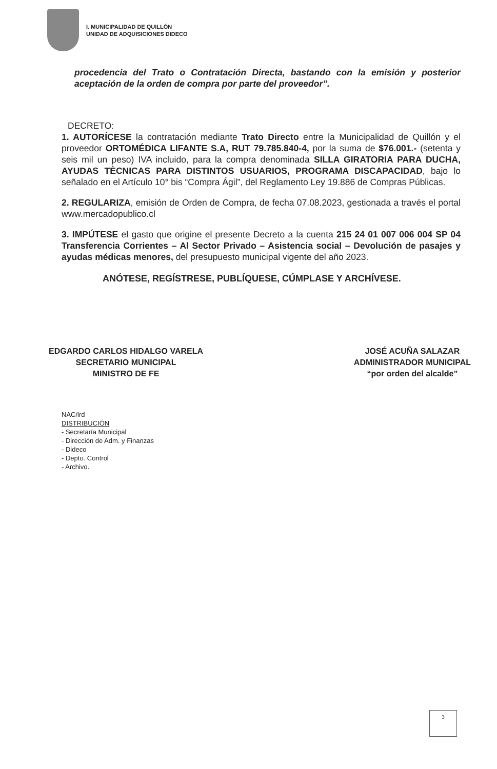I. MUNICIPALIDAD DE QUILLÓN
UNIDAD DE ADQUISICIONES DIDECO
procedencia del Trato o Contratación Directa, bastando con la emisión y posterior aceptación de la orden de compra por parte del proveedor”.
DECRETO:
1. AUTORÍCESE la contratación mediante Trato Directo entre la Municipalidad de Quillón y el proveedor ORTOMÉDICA LIFANTE S.A, RUT 79.785.840-4, por la suma de $76.001.- (setenta y seis mil un peso) IVA incluido, para la compra denominada SILLA GIRATORIA PARA DUCHA, AYUDAS TÈCNICAS PARA DISTINTOS USUARIOS, PROGRAMA DISCAPACIDAD, bajo lo señalado en el Artículo 10° bis “Compra Ágil”, del Reglamento Ley 19.886 de Compras Públicas.
2. REGULARIZA, emisión de Orden de Compra, de fecha 07.08.2023, gestionada a través el portal www.mercadopublico.cl
3. IMPÚTESE el gasto que origine el presente Decreto a la cuenta 215 24 01 007 006 004 SP 04 Transferencia Corrientes – Al Sector Privado – Asistencia social – Devolución de pasajes y ayudas médicas menores, del presupuesto municipal vigente del año 2023.
ANÓTESE, REGÍSTRESE, PUBLÍQUESE, CÚMPLASE Y ARCHÍVESE.
EDGARDO CARLOS HIDALGO VARELA
SECRETARIO MUNICIPAL
MINISTRO DE FE
JOSÉ ACUÑA SALAZAR
ADMINISTRADOR MUNICIPAL
“por orden del alcalde”
NAC/lrd
DISTRIBUCIÓN
- Secretaría Municipal
- Dirección de Adm. y Finanzas
- Dideco
- Depto. Control
- Archivo.
3